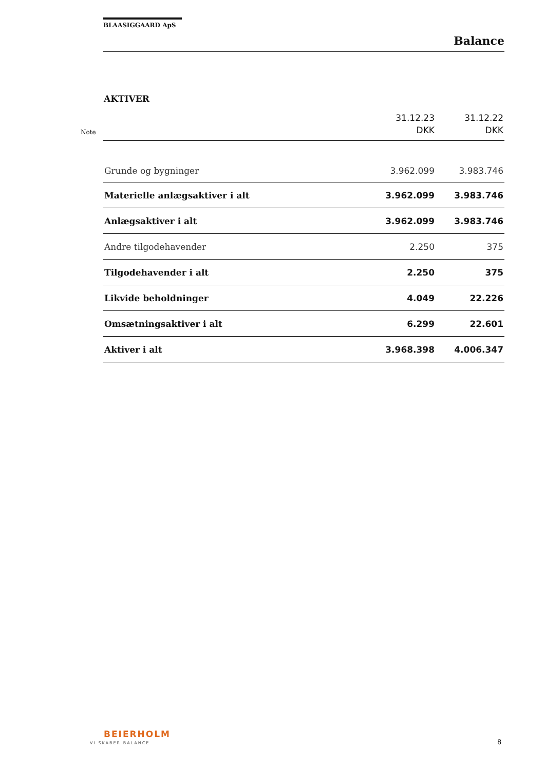BLAASIGGAARD ApS
Balance
AKTIVER
Note
| | 31.12.23 DKK | 31.12.22 DKK |
| --- | --- | --- |
| Grunde og bygninger | 3.962.099 | 3.983.746 |
| Materielle anlægsaktiver i alt | 3.962.099 | 3.983.746 |
| Anlægsaktiver i alt | 3.962.099 | 3.983.746 |
| Andre tilgodehavender | 2.250 | 375 |
| Tilgodehavender i alt | 2.250 | 375 |
| Likvide beholdninger | 4.049 | 22.226 |
| Omsætningsaktiver i alt | 6.299 | 22.601 |
| Aktiver i alt | 3.968.398 | 4.006.347 |
BEIERHOLM
VI SKABER BALANCE 8